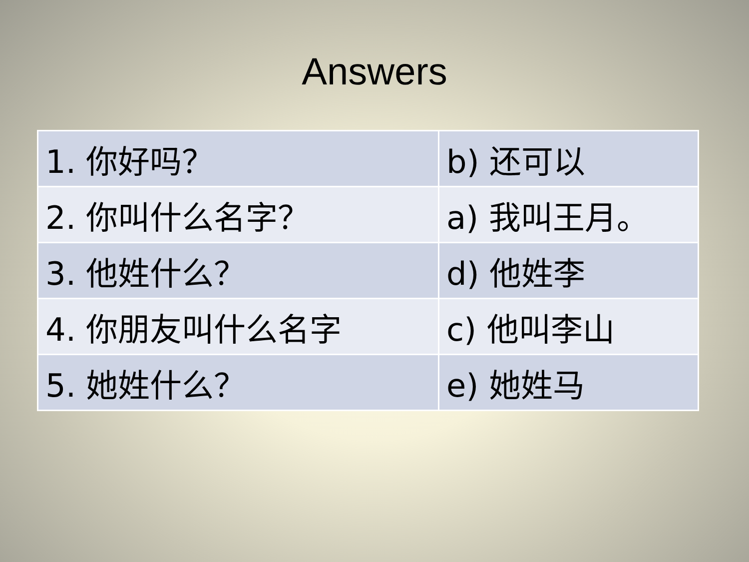Answers
| 1. 你好吗？ | b) 还可以 |
| 2. 你叫什么名字？ | a) 我叫王月。 |
| 3. 他姓什么？ | d) 他姓李 |
| 4. 你朋友叫什么名字 | c) 他叫李山 |
| 5. 她姓什么？ | e) 她姓马 |